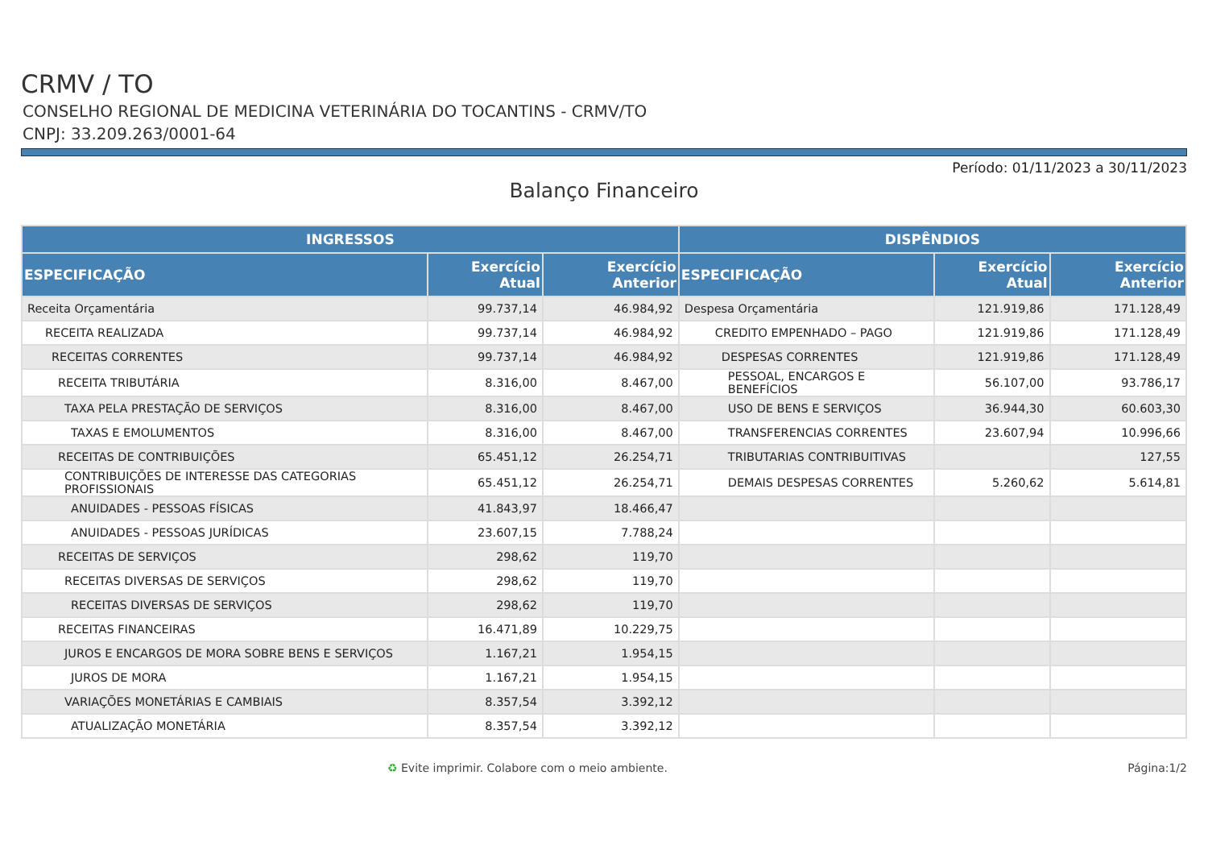CRMV / TO
CONSELHO REGIONAL DE MEDICINA VETERINÁRIA DO TOCANTINS - CRMV/TO
CNPJ: 33.209.263/0001-64
Período: 01/11/2023 a 30/11/2023
Balanço Financeiro
| INGRESSOS | | | DISPÊNDIOS | | |
| --- | --- | --- | --- | --- | --- |
| ESPECIFICAÇÃO | Exercício Atual | Exercício Anterior | ESPECIFICAÇÃO | Exercício Atual | Exercício Anterior |
| Receita Orçamentária | 99.737,14 | 46.984,92 | Despesa Orçamentária | 121.919,86 | 171.128,49 |
| RECEITA REALIZADA | 99.737,14 | 46.984,92 | CREDITO EMPENHADO – PAGO | 121.919,86 | 171.128,49 |
| RECEITAS CORRENTES | 99.737,14 | 46.984,92 | DESPESAS CORRENTES | 121.919,86 | 171.128,49 |
| RECEITA TRIBUTÁRIA | 8.316,00 | 8.467,00 | PESSOAL, ENCARGOS E BENEFÍCIOS | 56.107,00 | 93.786,17 |
| TAXA PELA PRESTAÇÃO DE SERVIÇOS | 8.316,00 | 8.467,00 | USO DE BENS E SERVIÇOS | 36.944,30 | 60.603,30 |
| TAXAS E EMOLUMENTOS | 8.316,00 | 8.467,00 | TRANSFERENCIAS CORRENTES | 23.607,94 | 10.996,66 |
| RECEITAS DE CONTRIBUIÇÕES | 65.451,12 | 26.254,71 | TRIBUTARIAS CONTRIBUITIVAS | | 127,55 |
| CONTRIBUIÇÕES DE INTERESSE DAS CATEGORIAS PROFISSIONAIS | 65.451,12 | 26.254,71 | DEMAIS DESPESAS CORRENTES | 5.260,62 | 5.614,81 |
| ANUIDADES - PESSOAS FÍSICAS | 41.843,97 | 18.466,47 | | | |
| ANUIDADES - PESSOAS JURÍDICAS | 23.607,15 | 7.788,24 | | | |
| RECEITAS DE SERVIÇOS | 298,62 | 119,70 | | | |
| RECEITAS DIVERSAS DE SERVIÇOS | 298,62 | 119,70 | | | |
| RECEITAS DIVERSAS DE SERVIÇOS | 298,62 | 119,70 | | | |
| RECEITAS FINANCEIRAS | 16.471,89 | 10.229,75 | | | |
| JUROS E ENCARGOS DE MORA SOBRE BENS E SERVIÇOS | 1.167,21 | 1.954,15 | | | |
| JUROS DE MORA | 1.167,21 | 1.954,15 | | | |
| VARIAÇÕES MONETÁRIAS E CAMBIAIS | 8.357,54 | 3.392,12 | | | |
| ATUALIZAÇÃO MONETÁRIA | 8.357,54 | 3.392,12 | | | |
♻ Evite imprimir. Colabore com o meio ambiente. Página:1/2